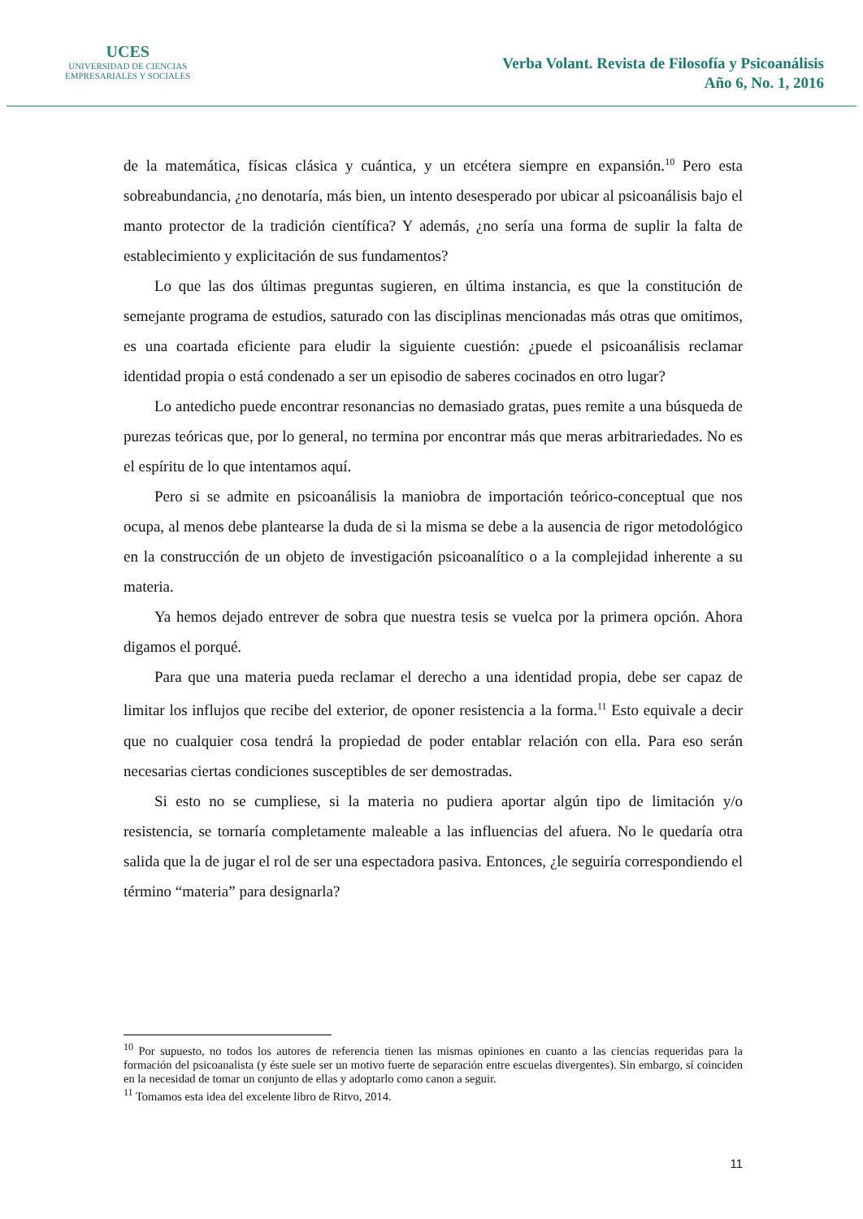UCES
UNIVERSIDAD DE CIENCIAS
EMPRESARIALES Y SOCIALES
Verba Volant. Revista de Filosofía y Psicoanálisis
Año 6, No. 1, 2016
de la matemática, físicas clásica y cuántica, y un etcétera siempre en expansión.<sup>10</sup> Pero esta sobreabundancia, ¿no denotaría, más bien, un intento desesperado por ubicar al psicoanálisis bajo el manto protector de la tradición científica? Y además, ¿no sería una forma de suplir la falta de establecimiento y explicitación de sus fundamentos?
Lo que las dos últimas preguntas sugieren, en última instancia, es que la constitución de semejante programa de estudios, saturado con las disciplinas mencionadas más otras que omitimos, es una coartada eficiente para eludir la siguiente cuestión: ¿puede el psicoanálisis reclamar identidad propia o está condenado a ser un episodio de saberes cocinados en otro lugar?
Lo antedicho puede encontrar resonancias no demasiado gratas, pues remite a una búsqueda de purezas teóricas que, por lo general, no termina por encontrar más que meras arbitrariedades. No es el espíritu de lo que intentamos aquí.
Pero si se admite en psicoanálisis la maniobra de importación teórico-conceptual que nos ocupa, al menos debe plantearse la duda de si la misma se debe a la ausencia de rigor metodológico en la construcción de un objeto de investigación psicoanalítico o a la complejidad inherente a su materia.
Ya hemos dejado entrever de sobra que nuestra tesis se vuelca por la primera opción. Ahora digamos el porqué.
Para que una materia pueda reclamar el derecho a una identidad propia, debe ser capaz de limitar los influjos que recibe del exterior, de oponer resistencia a la forma.<sup>11</sup> Esto equivale a decir que no cualquier cosa tendrá la propiedad de poder entablar relación con ella. Para eso serán necesarias ciertas condiciones susceptibles de ser demostradas.
Si esto no se cumpliese, si la materia no pudiera aportar algún tipo de limitación y/o resistencia, se tornaría completamente maleable a las influencias del afuera. No le quedaría otra salida que la de jugar el rol de ser una espectadora pasiva. Entonces, ¿le seguiría correspondiendo el término “materia” para designarla?
<sup>10</sup> Por supuesto, no todos los autores de referencia tienen las mismas opiniones en cuanto a las ciencias requeridas para la formación del psicoanalista (y éste suele ser un motivo fuerte de separación entre escuelas divergentes). Sin embargo, sí coinciden en la necesidad de tomar un conjunto de ellas y adoptarlo como canon a seguir.
<sup>11</sup> Tomamos esta idea del excelente libro de Ritvo, 2014.
11